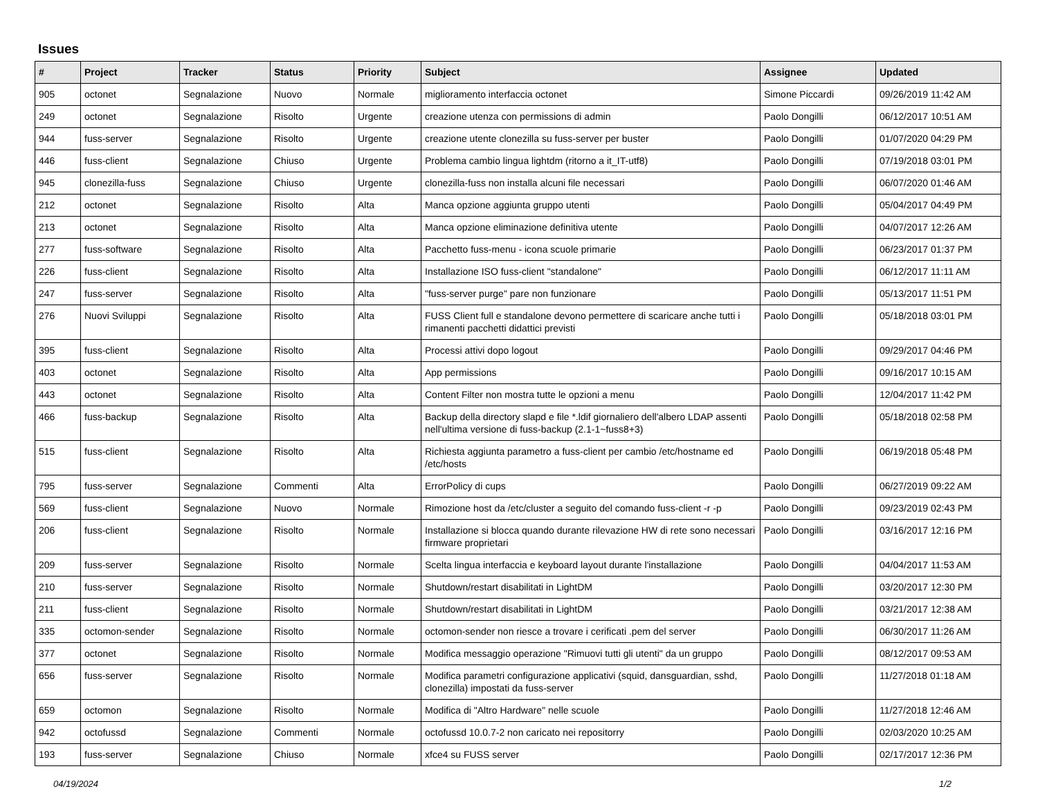Issues
| # | Project | Tracker | Status | Priority | Subject | Assignee | Updated |
| --- | --- | --- | --- | --- | --- | --- | --- |
| 905 | octonet | Segnalazione | Nuovo | Normale | miglioramento interfaccia octonet | Simone Piccardi | 09/26/2019 11:42 AM |
| 249 | octonet | Segnalazione | Risolto | Urgente | creazione utenza con permissions di admin | Paolo Dongilli | 06/12/2017 10:51 AM |
| 944 | fuss-server | Segnalazione | Risolto | Urgente | creazione utente clonezilla su fuss-server per buster | Paolo Dongilli | 01/07/2020 04:29 PM |
| 446 | fuss-client | Segnalazione | Chiuso | Urgente | Problema cambio lingua lightdm (ritorno a it_IT-utf8) | Paolo Dongilli | 07/19/2018 03:01 PM |
| 945 | clonezilla-fuss | Segnalazione | Chiuso | Urgente | clonezilla-fuss non installa alcuni file necessari | Paolo Dongilli | 06/07/2020 01:46 AM |
| 212 | octonet | Segnalazione | Risolto | Alta | Manca opzione aggiunta gruppo utenti | Paolo Dongilli | 05/04/2017 04:49 PM |
| 213 | octonet | Segnalazione | Risolto | Alta | Manca opzione eliminazione definitiva utente | Paolo Dongilli | 04/07/2017 12:26 AM |
| 277 | fuss-software | Segnalazione | Risolto | Alta | Pacchetto fuss-menu - icona scuole primarie | Paolo Dongilli | 06/23/2017 01:37 PM |
| 226 | fuss-client | Segnalazione | Risolto | Alta | Installazione ISO fuss-client "standalone" | Paolo Dongilli | 06/12/2017 11:11 AM |
| 247 | fuss-server | Segnalazione | Risolto | Alta | "fuss-server purge" pare non funzionare | Paolo Dongilli | 05/13/2017 11:51 PM |
| 276 | Nuovi Sviluppi | Segnalazione | Risolto | Alta | FUSS Client full e standalone devono permettere di scaricare anche tutti i rimanenti pacchetti didattici previsti | Paolo Dongilli | 05/18/2018 03:01 PM |
| 395 | fuss-client | Segnalazione | Risolto | Alta | Processi attivi dopo logout | Paolo Dongilli | 09/29/2017 04:46 PM |
| 403 | octonet | Segnalazione | Risolto | Alta | App permissions | Paolo Dongilli | 09/16/2017 10:15 AM |
| 443 | octonet | Segnalazione | Risolto | Alta | Content Filter non mostra tutte le opzioni a menu | Paolo Dongilli | 12/04/2017 11:42 PM |
| 466 | fuss-backup | Segnalazione | Risolto | Alta | Backup della directory slapd e file *.ldif giornaliero dell'albero LDAP assenti nell'ultima versione di fuss-backup (2.1-1~fuss8+3) | Paolo Dongilli | 05/18/2018 02:58 PM |
| 515 | fuss-client | Segnalazione | Risolto | Alta | Richiesta aggiunta parametro a fuss-client per cambio /etc/hostname ed /etc/hosts | Paolo Dongilli | 06/19/2018 05:48 PM |
| 795 | fuss-server | Segnalazione | Commenti | Alta | ErrorPolicy di cups | Paolo Dongilli | 06/27/2019 09:22 AM |
| 569 | fuss-client | Segnalazione | Nuovo | Normale | Rimozione host da /etc/cluster a seguito del comando fuss-client -r -p | Paolo Dongilli | 09/23/2019 02:43 PM |
| 206 | fuss-client | Segnalazione | Risolto | Normale | Installazione si blocca quando durante rilevazione HW di rete sono necessari firmware proprietari | Paolo Dongilli | 03/16/2017 12:16 PM |
| 209 | fuss-server | Segnalazione | Risolto | Normale | Scelta lingua interfaccia e keyboard layout durante l'installazione | Paolo Dongilli | 04/04/2017 11:53 AM |
| 210 | fuss-server | Segnalazione | Risolto | Normale | Shutdown/restart disabilitati in LightDM | Paolo Dongilli | 03/20/2017 12:30 PM |
| 211 | fuss-client | Segnalazione | Risolto | Normale | Shutdown/restart disabilitati in LightDM | Paolo Dongilli | 03/21/2017 12:38 AM |
| 335 | octomon-sender | Segnalazione | Risolto | Normale | octomon-sender non riesce a trovare i cerificati .pem del server | Paolo Dongilli | 06/30/2017 11:26 AM |
| 377 | octonet | Segnalazione | Risolto | Normale | Modifica messaggio operazione "Rimuovi tutti gli utenti" da un gruppo | Paolo Dongilli | 08/12/2017 09:53 AM |
| 656 | fuss-server | Segnalazione | Risolto | Normale | Modifica parametri configurazione applicativi (squid, dansguardian, sshd, clonezilla) impostati da fuss-server | Paolo Dongilli | 11/27/2018 01:18 AM |
| 659 | octomon | Segnalazione | Risolto | Normale | Modifica di "Altro Hardware" nelle scuole | Paolo Dongilli | 11/27/2018 12:46 AM |
| 942 | octofussd | Segnalazione | Commenti | Normale | octofussd 10.0.7-2 non caricato nei repositorry | Paolo Dongilli | 02/03/2020 10:25 AM |
| 193 | fuss-server | Segnalazione | Chiuso | Normale | xfce4 su FUSS server | Paolo Dongilli | 02/17/2017 12:36 PM |
04/19/2024 1/2